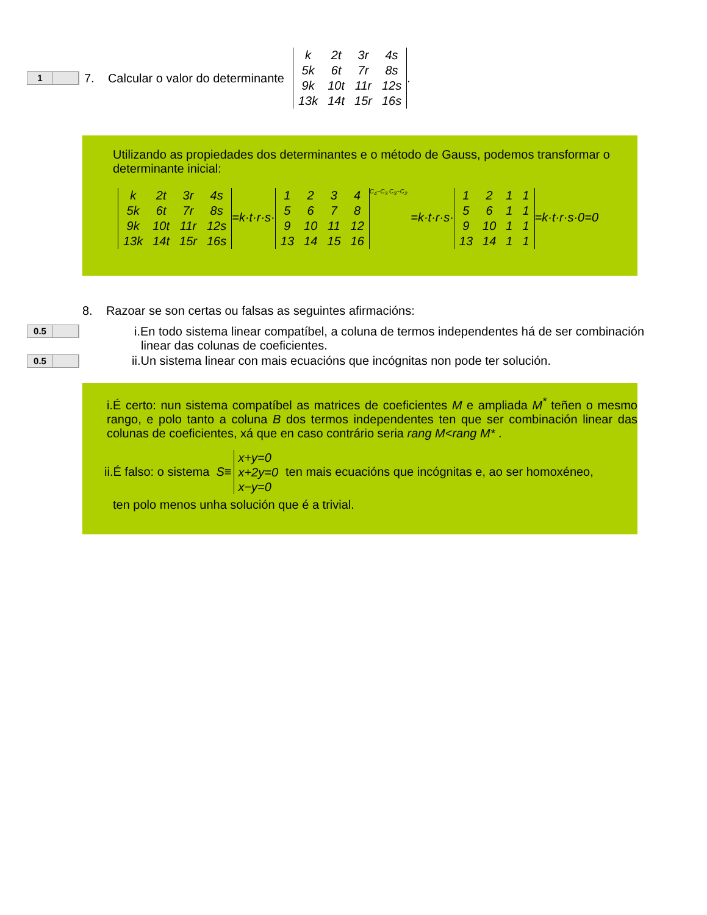1
7. Calcular o valor do determinante
| k | 2t | 3r | 4s |
| 5k | 6t | 7r | 8s |
| 9k | 10t | 11r | 12s |
| 13k | 14t | 15r | 16s |
.
Utilizando as propiedades dos determinantes e o método de Gauss, podemos transformar o determinante inicial:
| k | 2t | 3r | 4s |
| 5k | 6t | 7r | 8s |
| 9k | 10t | 11r | 12s |
| 13k | 14t | 15r | 16s |
=k·t·r·s·
| 1 | 2 | 3 | 4 |
| 5 | 6 | 7 | 8 |
| 9 | 10 | 11 | 12 |
| 13 | 14 | 15 | 16 |
C<sub>4</sub>−C<sub>3</sub> C<sub>3</sub>−C<sub>2</sub> =k·t·r·s·
| 1 | 2 | 1 | 1 |
| 5 | 6 | 1 | 1 |
| 9 | 10 | 1 | 1 |
| 13 | 14 | 1 | 1 |
=k·t·r·s·0=0
8. Razoar se son certas ou falsas as seguintes afirmacións:
0.5
i.En todo sistema linear compatíbel, a coluna de termos independentes há de ser combinación
linear das colunas de coeficientes.
0.5
ii.Un sistema linear con mais ecuacións que incógnitas non pode ter solución.
i.É certo: nun sistema compatíbel as matrices de coeficientes M e ampliada M<sup>*</sup> teñen o mesmo rango, e polo tanto a coluna B dos termos independentes ten que ser combinación linear das colunas de coeficientes, xá que en caso contrário seria rang M<rang M* .
ii.É falso: o sistema S≡ x+y=0
x+2y=0
x−y=0 ten mais ecuacións que incógnitas e, ao ser homoxéneo,
ten polo menos unha solución que é a trivial.